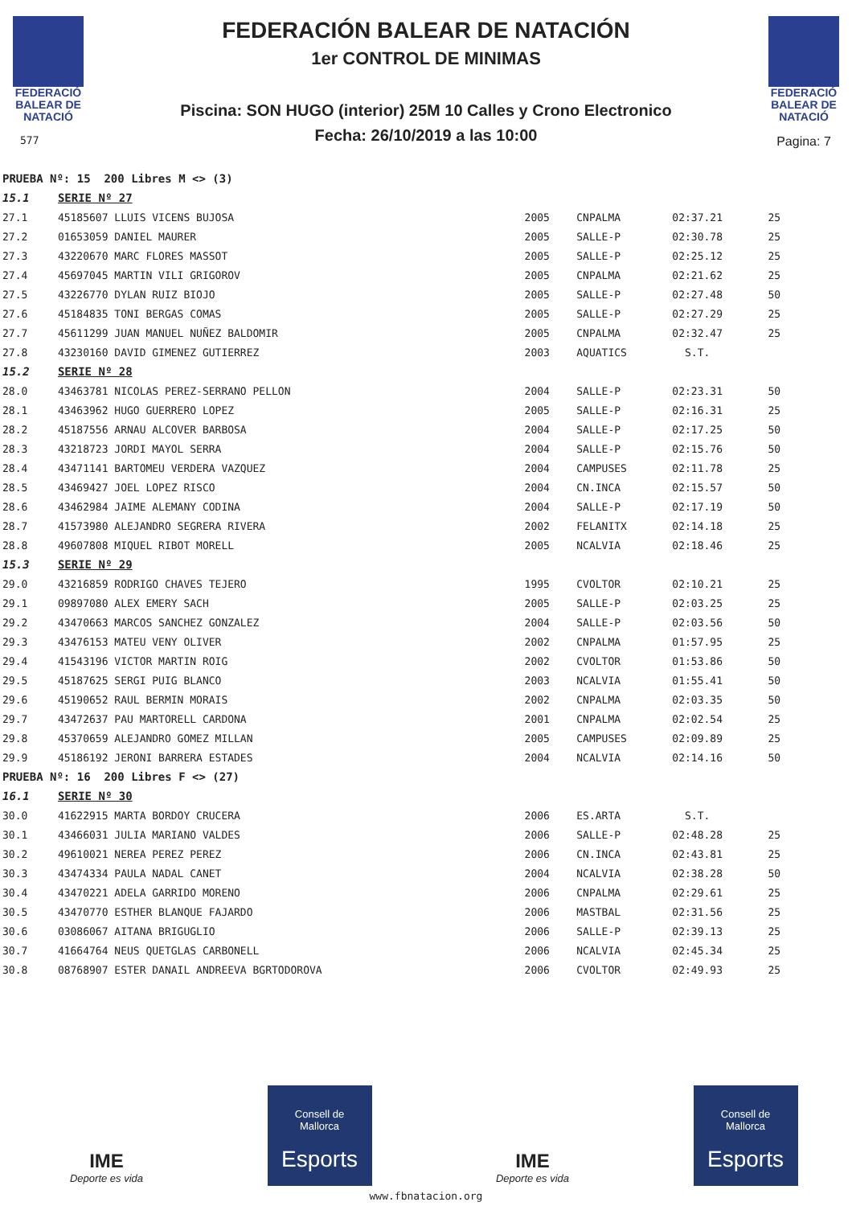FEDERACIÓ
BALEAR DE
NATACIÓ
577
FEDERACIÓN BALEAR DE NATACIÓN
1er CONTROL DE MINIMAS
Piscina: SON HUGO (interior) 25M 10 Calles y Crono Electronico
Fecha: 26/10/2019 a las 10:00
FEDERACIÓ
BALEAR DE
NATACIÓ
Pagina: 7
| PRUEBA Nº: 15 200 Libres M <> (3) | | | | | |
| 15.1 | SERIE Nº 27 | | | | |
| 27.1 | 45185607 LLUIS VICENS BUJOSA | 2005 | CNPALMA | 02:37.21 | 25 |
| 27.2 | 01653059 DANIEL MAURER | 2005 | SALLE-P | 02:30.78 | 25 |
| 27.3 | 43220670 MARC FLORES MASSOT | 2005 | SALLE-P | 02:25.12 | 25 |
| 27.4 | 45697045 MARTIN VILI GRIGOROV | 2005 | CNPALMA | 02:21.62 | 25 |
| 27.5 | 43226770 DYLAN RUIZ BIOJO | 2005 | SALLE-P | 02:27.48 | 50 |
| 27.6 | 45184835 TONI BERGAS COMAS | 2005 | SALLE-P | 02:27.29 | 25 |
| 27.7 | 45611299 JUAN MANUEL NUÑEZ BALDOMIR | 2005 | CNPALMA | 02:32.47 | 25 |
| 27.8 | 43230160 DAVID GIMENEZ GUTIERREZ | 2003 | AQUATICS | S.T. | |
| 15.2 | SERIE Nº 28 | | | | |
| 28.0 | 43463781 NICOLAS PEREZ-SERRANO PELLON | 2004 | SALLE-P | 02:23.31 | 50 |
| 28.1 | 43463962 HUGO GUERRERO LOPEZ | 2005 | SALLE-P | 02:16.31 | 25 |
| 28.2 | 45187556 ARNAU ALCOVER BARBOSA | 2004 | SALLE-P | 02:17.25 | 50 |
| 28.3 | 43218723 JORDI MAYOL SERRA | 2004 | SALLE-P | 02:15.76 | 50 |
| 28.4 | 43471141 BARTOMEU VERDERA VAZQUEZ | 2004 | CAMPUSES | 02:11.78 | 25 |
| 28.5 | 43469427 JOEL LOPEZ RISCO | 2004 | CN.INCA | 02:15.57 | 50 |
| 28.6 | 43462984 JAIME ALEMANY CODINA | 2004 | SALLE-P | 02:17.19 | 50 |
| 28.7 | 41573980 ALEJANDRO SEGRERA RIVERA | 2002 | FELANITX | 02:14.18 | 25 |
| 28.8 | 49607808 MIQUEL RIBOT MORELL | 2005 | NCALVIA | 02:18.46 | 25 |
| 15.3 | SERIE Nº 29 | | | | |
| 29.0 | 43216859 RODRIGO CHAVES TEJERO | 1995 | CVOLTOR | 02:10.21 | 25 |
| 29.1 | 09897080 ALEX EMERY SACH | 2005 | SALLE-P | 02:03.25 | 25 |
| 29.2 | 43470663 MARCOS SANCHEZ GONZALEZ | 2004 | SALLE-P | 02:03.56 | 50 |
| 29.3 | 43476153 MATEU VENY OLIVER | 2002 | CNPALMA | 01:57.95 | 25 |
| 29.4 | 41543196 VICTOR MARTIN ROIG | 2002 | CVOLTOR | 01:53.86 | 50 |
| 29.5 | 45187625 SERGI PUIG BLANCO | 2003 | NCALVIA | 01:55.41 | 50 |
| 29.6 | 45190652 RAUL BERMIN MORAIS | 2002 | CNPALMA | 02:03.35 | 50 |
| 29.7 | 43472637 PAU MARTORELL CARDONA | 2001 | CNPALMA | 02:02.54 | 25 |
| 29.8 | 45370659 ALEJANDRO GOMEZ MILLAN | 2005 | CAMPUSES | 02:09.89 | 25 |
| 29.9 | 45186192 JERONI BARRERA ESTADES | 2004 | NCALVIA | 02:14.16 | 50 |
| PRUEBA Nº: 16 200 Libres F <> (27) | | | | | |
| 16.1 | SERIE Nº 30 | | | | |
| 30.0 | 41622915 MARTA BORDOY CRUCERA | 2006 | ES.ARTA | S.T. | |
| 30.1 | 43466031 JULIA MARIANO VALDES | 2006 | SALLE-P | 02:48.28 | 25 |
| 30.2 | 49610021 NEREA PEREZ PEREZ | 2006 | CN.INCA | 02:43.81 | 25 |
| 30.3 | 43474334 PAULA NADAL CANET | 2004 | NCALVIA | 02:38.28 | 50 |
| 30.4 | 43470221 ADELA GARRIDO MORENO | 2006 | CNPALMA | 02:29.61 | 25 |
| 30.5 | 43470770 ESTHER BLANQUE FAJARDO | 2006 | MASTBAL | 02:31.56 | 25 |
| 30.6 | 03086067 AITANA BRIGUGLIO | 2006 | SALLE-P | 02:39.13 | 25 |
| 30.7 | 41664764 NEUS QUETGLAS CARBONELL | 2006 | NCALVIA | 02:45.34 | 25 |
| 30.8 | 08768907 ESTER DANAIL ANDREEVA BGRTODOROVA | 2006 | CVOLTOR | 02:49.93 | 25 |
IME
Deporte es vida
Consell de
Mallorca
Esports
IME
Deporte es vida
Consell de
Mallorca
Esports
www.fbnatacion.org